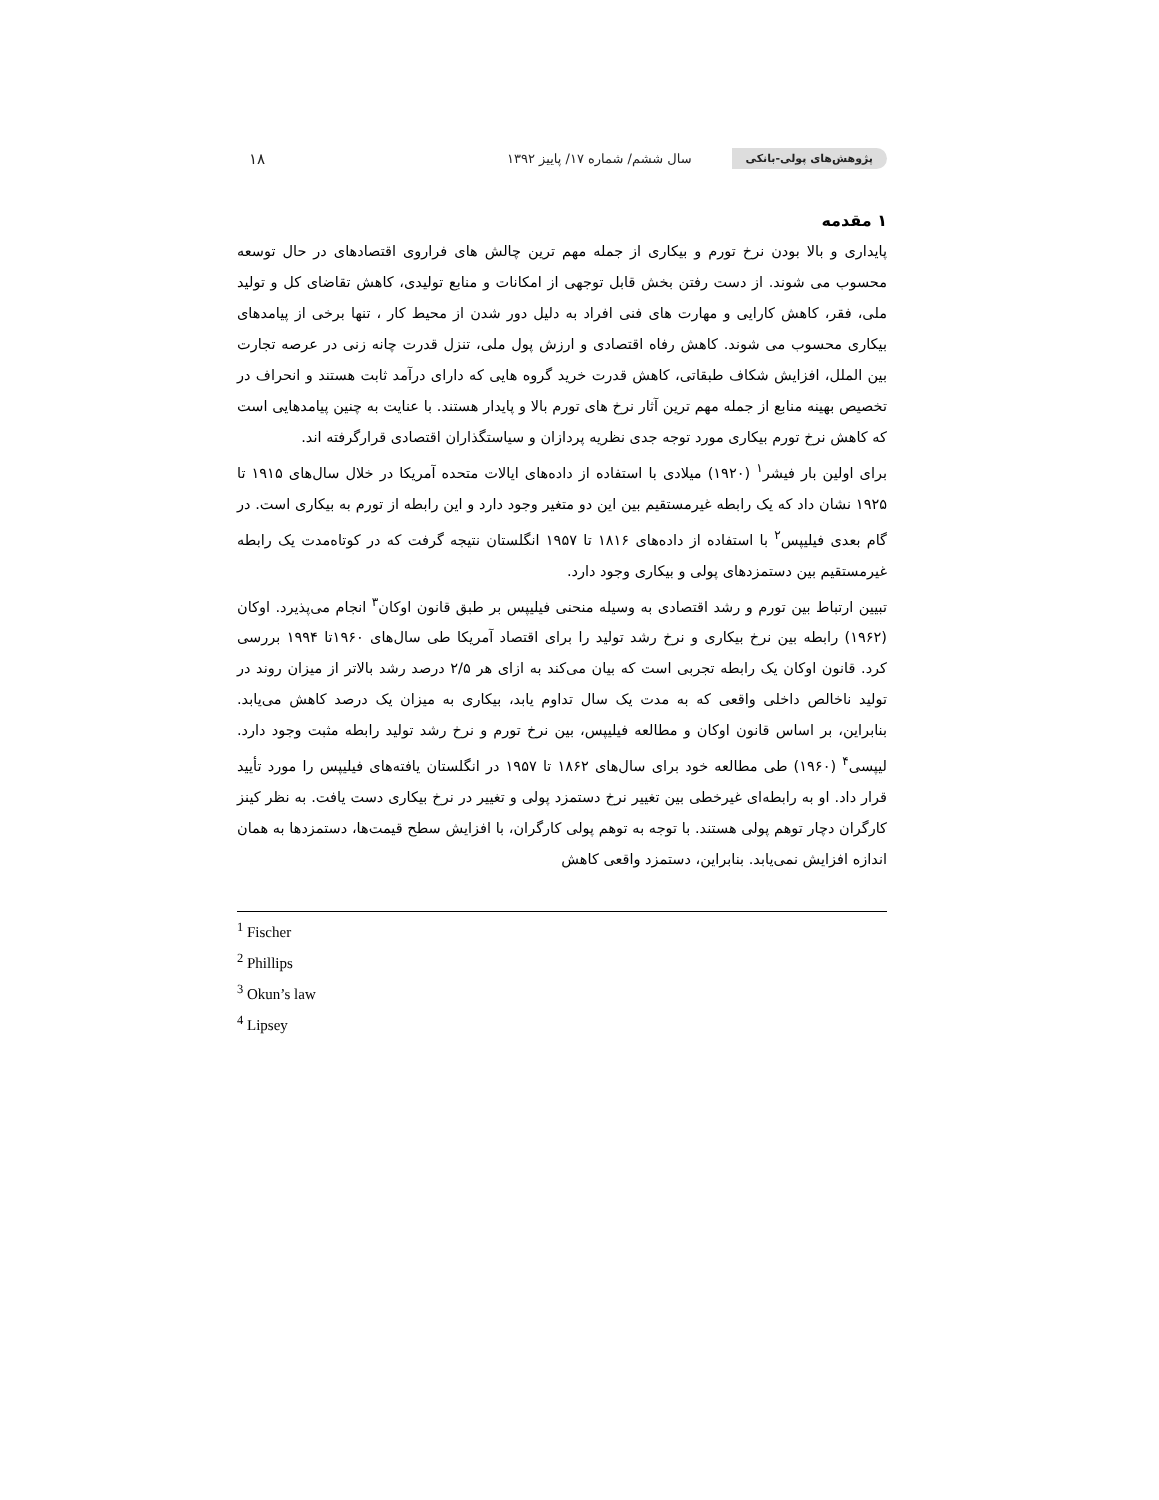پژوهش‌های پولی-بانکی سال ششم/ شماره ۱۷/ پاییز ۱۳۹۲ ۱۸
۱ مقدمه
پایداری و بالا بودن نرخ تورم و بیکاری از جمله مهم ترین چالش های فراروی اقتصادهای در حال توسعه محسوب می شوند. از دست رفتن بخش قابل توجهی از امکانات و منابع تولیدی، کاهش تقاضای کل و تولید ملی، فقر، کاهش کارایی و مهارت های فنی افراد به دلیل دور شدن از محیط کار ، تنها برخی از پیامدهای بیکاری محسوب می شوند. کاهش رفاه اقتصادی و ارزش پول ملی، تنزل قدرت چانه زنی در عرصه تجارت بین الملل، افزایش شکاف طبقاتی، کاهش قدرت خرید گروه هایی که دارای درآمد ثابت هستند و انحراف در تخصیص بهینه منابع از جمله مهم ترین آثار نرخ های تورم بالا و پایدار هستند. با عنایت به چنین پیامدهایی است که کاهش نرخ تورم بیکاری مورد توجه جدی نظریه پردازان و سیاستگذاران اقتصادی قرارگرفته اند.
برای اولین بار فیشر<sup>۱</sup> (۱۹۲۰) میلادی با استفاده از داده‌های ایالات متحده آمریکا در خلال سال‌های ۱۹۱۵ تا ۱۹۲۵ نشان داد که یک رابطه غیرمستقیم بین این دو متغیر وجود دارد و این رابطه از تورم به بیکاری است. در گام بعدی فیلیپس<sup>۲</sup> با استفاده از داده‌های ۱۸۱۶ تا ۱۹۵۷ انگلستان نتیجه گرفت که در کوتاه‌مدت یک رابطه غیرمستقیم بین دستمزدهای پولی و بیکاری وجود دارد.
تبیین ارتباط بین تورم و رشد اقتصادی به وسیله منحنی فیلیپس بر طبق قانون اوکان<sup>۳</sup> انجام می‌پذیرد. اوکان (۱۹۶۲) رابطه بین نرخ بیکاری و نرخ رشد تولید را برای اقتصاد آمریکا طی سال‌های ۱۹۶۰تا ۱۹۹۴ بررسی کرد. قانون اوکان یک رابطه تجربی است که بیان می‌کند به ازای هر ۲/۵ درصد رشد بالاتر از میزان روند در تولید ناخالص داخلی واقعی که به مدت یک سال تداوم یابد، بیکاری به میزان یک درصد کاهش می‌یابد. بنابراین، بر اساس قانون اوکان و مطالعه فیلیپس، بین نرخ تورم و نرخ رشد تولید رابطه مثبت وجود دارد. لیپسی<sup>۴</sup> (۱۹۶۰) طی مطالعه خود برای سال‌های ۱۸۶۲ تا ۱۹۵۷ در انگلستان یافته‌های فیلیپس را مورد تأیید قرار داد. او به رابطه‌ای غیرخطی بین تغییر نرخ دستمزد پولی و تغییر در نرخ بیکاری دست یافت. به نظر کینز کارگران دچار توهم پولی هستند. با توجه به توهم پولی کارگران، با افزایش سطح قیمت‌ها، دستمزدها به همان اندازه افزایش نمی‌یابد. بنابراین، دستمزد واقعی کاهش
<sup>1</sup> Fischer
<sup>2</sup> Phillips
<sup>3</sup> Okun’s law
<sup>4</sup> Lipsey